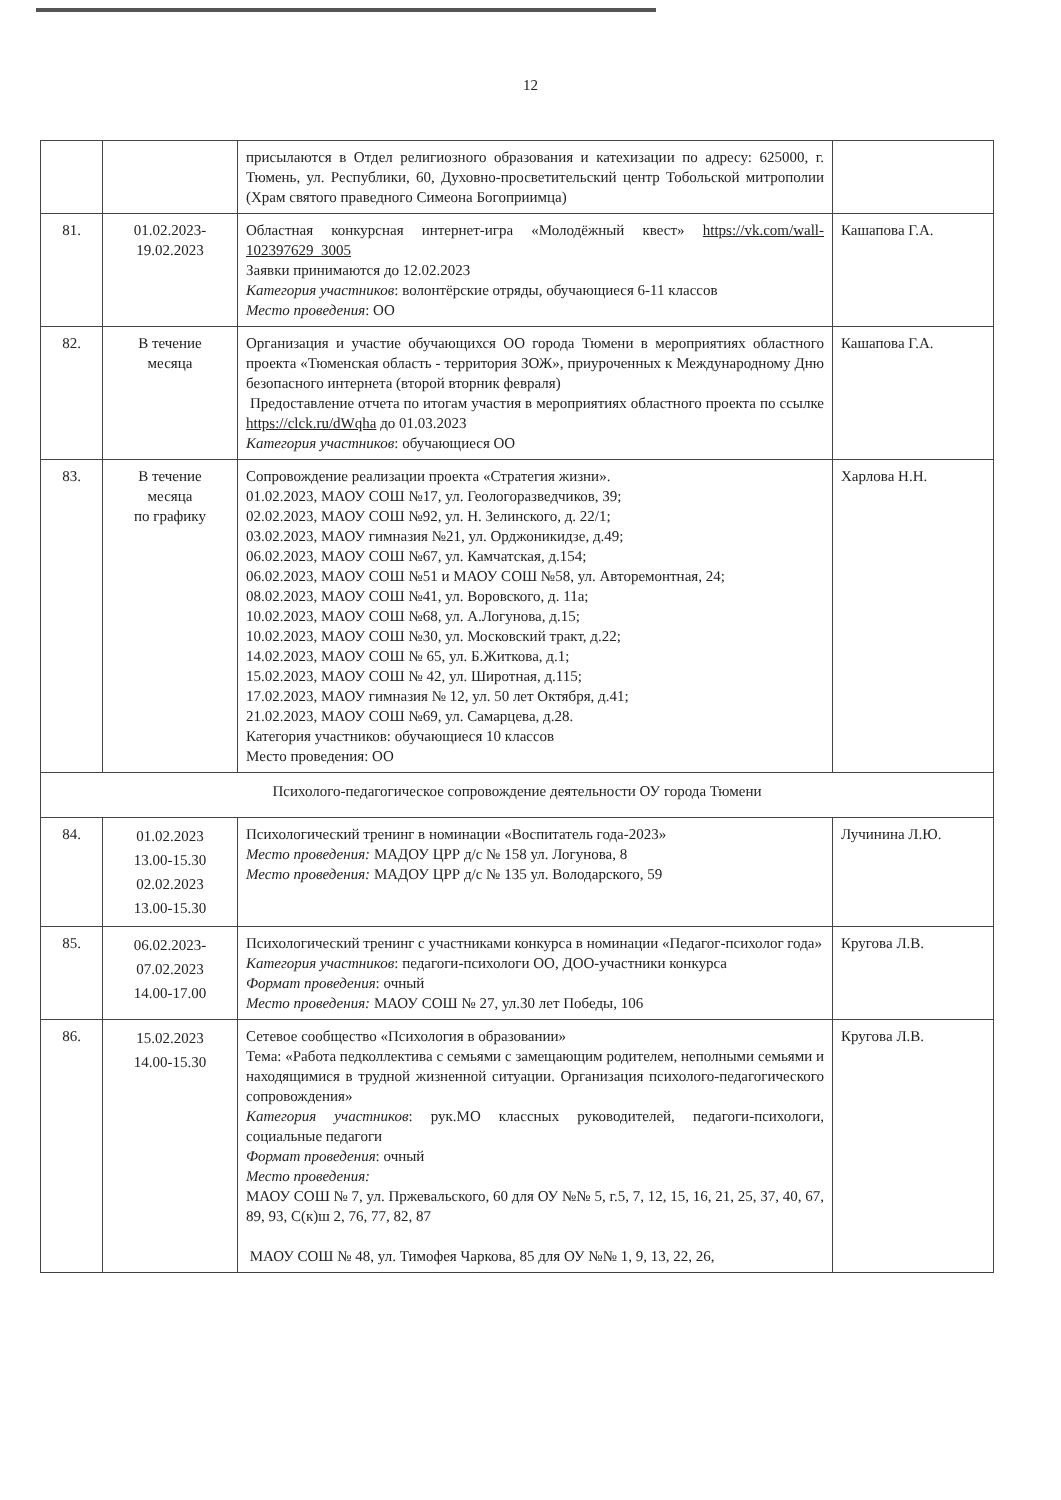12
| | | присылаются в Отдел религиозного образования и катехизации по адресу: 625000, г. Тюмень, ул. Республики, 60, Духовно-просветительский центр Тобольской митрополии (Храм святого праведного Симеона Богоприимца) | |
| 81. | 01.02.2023- 19.02.2023 | Областная конкурсная интернет-игра «Молодёжный квест» https://vk.com/wall-102397629_3005 Заявки принимаются до 12.02.2023 Категория участников : волонтёрские отряды, обучающиеся 6-11 классов Место проведения : ОО | Кашапова Г.А. |
| 82. | В течение месяца | Организация и участие обучающихся ОО города Тюмени в мероприятиях областного проекта «Тюменская область - территория ЗОЖ», приуроченных к Международному Дню безопасного интернета (второй вторник февраля) Предоставление отчета по итогам участия в мероприятиях областного проекта по ссылке https://clck.ru/dWqha до 01.03.2023 Категория участников : обучающиеся ОО | Кашапова Г.А. |
| 83. | В течение месяца по графику | Сопровождение реализации проекта «Стратегия жизни». 01.02.2023, МАОУ СОШ №17, ул. Геологоразведчиков, 39; 02.02.2023, МАОУ СОШ №92, ул. Н. Зелинского, д. 22/1; 03.02.2023, МАОУ гимназия №21, ул. Орджоникидзе, д.49; 06.02.2023, МАОУ СОШ №67, ул. Камчатская, д.154; 06.02.2023, МАОУ СОШ №51 и МАОУ СОШ №58, ул. Авторемонтная, 24; 08.02.2023, МАОУ СОШ №41, ул. Воровского, д. 11а; 10.02.2023, МАОУ СОШ №68, ул. А.Логунова, д.15; 10.02.2023, МАОУ СОШ №30, ул. Московский тракт, д.22; 14.02.2023, МАОУ СОШ № 65, ул. Б.Житкова, д.1; 15.02.2023, МАОУ СОШ № 42, ул. Широтная, д.115; 17.02.2023, МАОУ гимназия № 12, ул. 50 лет Октября, д.41; 21.02.2023, МАОУ СОШ №69, ул. Самарцева, д.28. Категория участников: обучающиеся 10 классов Место проведения: ОО | Харлова Н.Н. |
| Психолого-педагогическое сопровождение деятельности ОУ города Тюмени | | | |
| 84. | 01.02.2023 13.00-15.30 02.02.2023 13.00-15.30 | Психологический тренинг в номинации «Воспитатель года-2023» Место проведения: МАДОУ ЦРР д/с № 158 ул. Логунова, 8 Место проведения: МАДОУ ЦРР д/с № 135 ул. Володарского, 59 | Лучинина Л.Ю. |
| 85. | 06.02.2023- 07.02.2023 14.00-17.00 | Психологический тренинг с участниками конкурса в номинации «Педагог-психолог года» Категория участников : педагоги-психологи ОО, ДОО-участники конкурса Формат проведения : очный Место проведения: МАОУ СОШ № 27, ул.30 лет Победы, 106 | Кругова Л.В. |
| 86. | 15.02.2023 14.00-15.30 | Сетевое сообщество «Психология в образовании» Тема: «Работа педколлектива с семьями с замещающим родителем, неполными семьями и находящимися в трудной жизненной ситуации. Организация психолого-педагогического сопровождения» Категория участников : рук.МО классных руководителей, педагоги-психологи, социальные педагоги Формат проведения : очный Место проведения: МАОУ СОШ № 7, ул. Пржевальского, 60 для ОУ №№ 5, г.5, 7, 12, 15, 16, 21, 25, 37, 40, 67, 89, 93, С(к)ш 2, 76, 77, 82, 87 МАОУ СОШ № 48, ул. Тимофея Чаркова, 85 для ОУ №№ 1, 9, 13, 22, 26, | Кругова Л.В. |